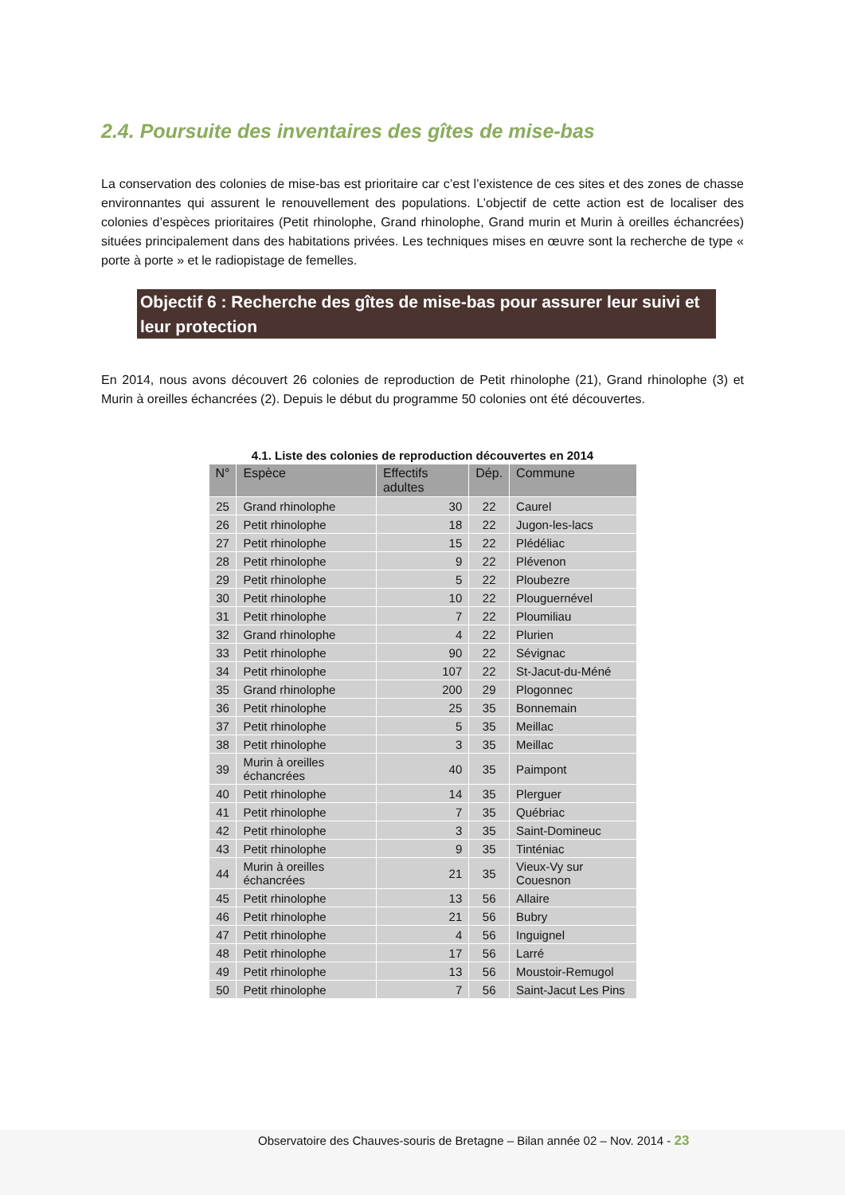2.4. Poursuite des inventaires des gîtes de mise-bas
La conservation des colonies de mise-bas est prioritaire car c’est l’existence de ces sites et des zones de chasse environnantes qui assurent le renouvellement des populations. L’objectif de cette action est de localiser des colonies d’espèces prioritaires (Petit rhinolophe, Grand rhinolophe, Grand murin et Murin à oreilles échancrées) situées principalement dans des habitations privées. Les techniques mises en œuvre sont la recherche de type « porte à porte » et le radiopistage de femelles.
Objectif 6 : Recherche des gîtes de mise-bas pour assurer leur suivi et leur protection
En 2014, nous avons découvert 26 colonies de reproduction de Petit rhinolophe (21), Grand rhinolophe (3) et Murin à oreilles échancrées (2). Depuis le début du programme 50 colonies ont été découvertes.
4.1. Liste des colonies de reproduction découvertes en 2014
| N° | Espèce | Effectifs adultes | Dép. | Commune |
| --- | --- | --- | --- | --- |
| 25 | Grand rhinolophe | 30 | 22 | Caurel |
| 26 | Petit rhinolophe | 18 | 22 | Jugon-les-lacs |
| 27 | Petit rhinolophe | 15 | 22 | Plédéliac |
| 28 | Petit rhinolophe | 9 | 22 | Plévenon |
| 29 | Petit rhinolophe | 5 | 22 | Ploubezre |
| 30 | Petit rhinolophe | 10 | 22 | Plouguernével |
| 31 | Petit rhinolophe | 7 | 22 | Ploumiliau |
| 32 | Grand rhinolophe | 4 | 22 | Plurien |
| 33 | Petit rhinolophe | 90 | 22 | Sévignac |
| 34 | Petit rhinolophe | 107 | 22 | St-Jacut-du-Méné |
| 35 | Grand rhinolophe | 200 | 29 | Plogonnec |
| 36 | Petit rhinolophe | 25 | 35 | Bonnemain |
| 37 | Petit rhinolophe | 5 | 35 | Meillac |
| 38 | Petit rhinolophe | 3 | 35 | Meillac |
| 39 | Murin à oreilles échancrées | 40 | 35 | Paimpont |
| 40 | Petit rhinolophe | 14 | 35 | Plerguer |
| 41 | Petit rhinolophe | 7 | 35 | Québriac |
| 42 | Petit rhinolophe | 3 | 35 | Saint-Domineuc |
| 43 | Petit rhinolophe | 9 | 35 | Tinténiac |
| 44 | Murin à oreilles échancrées | 21 | 35 | Vieux-Vy sur Couesnon |
| 45 | Petit rhinolophe | 13 | 56 | Allaire |
| 46 | Petit rhinolophe | 21 | 56 | Bubry |
| 47 | Petit rhinolophe | 4 | 56 | Inguignel |
| 48 | Petit rhinolophe | 17 | 56 | Larré |
| 49 | Petit rhinolophe | 13 | 56 | Moustoir-Remugol |
| 50 | Petit rhinolophe | 7 | 56 | Saint-Jacut Les Pins |
Observatoire des Chauves-souris de Bretagne – Bilan année 02 – Nov. 2014 - 23